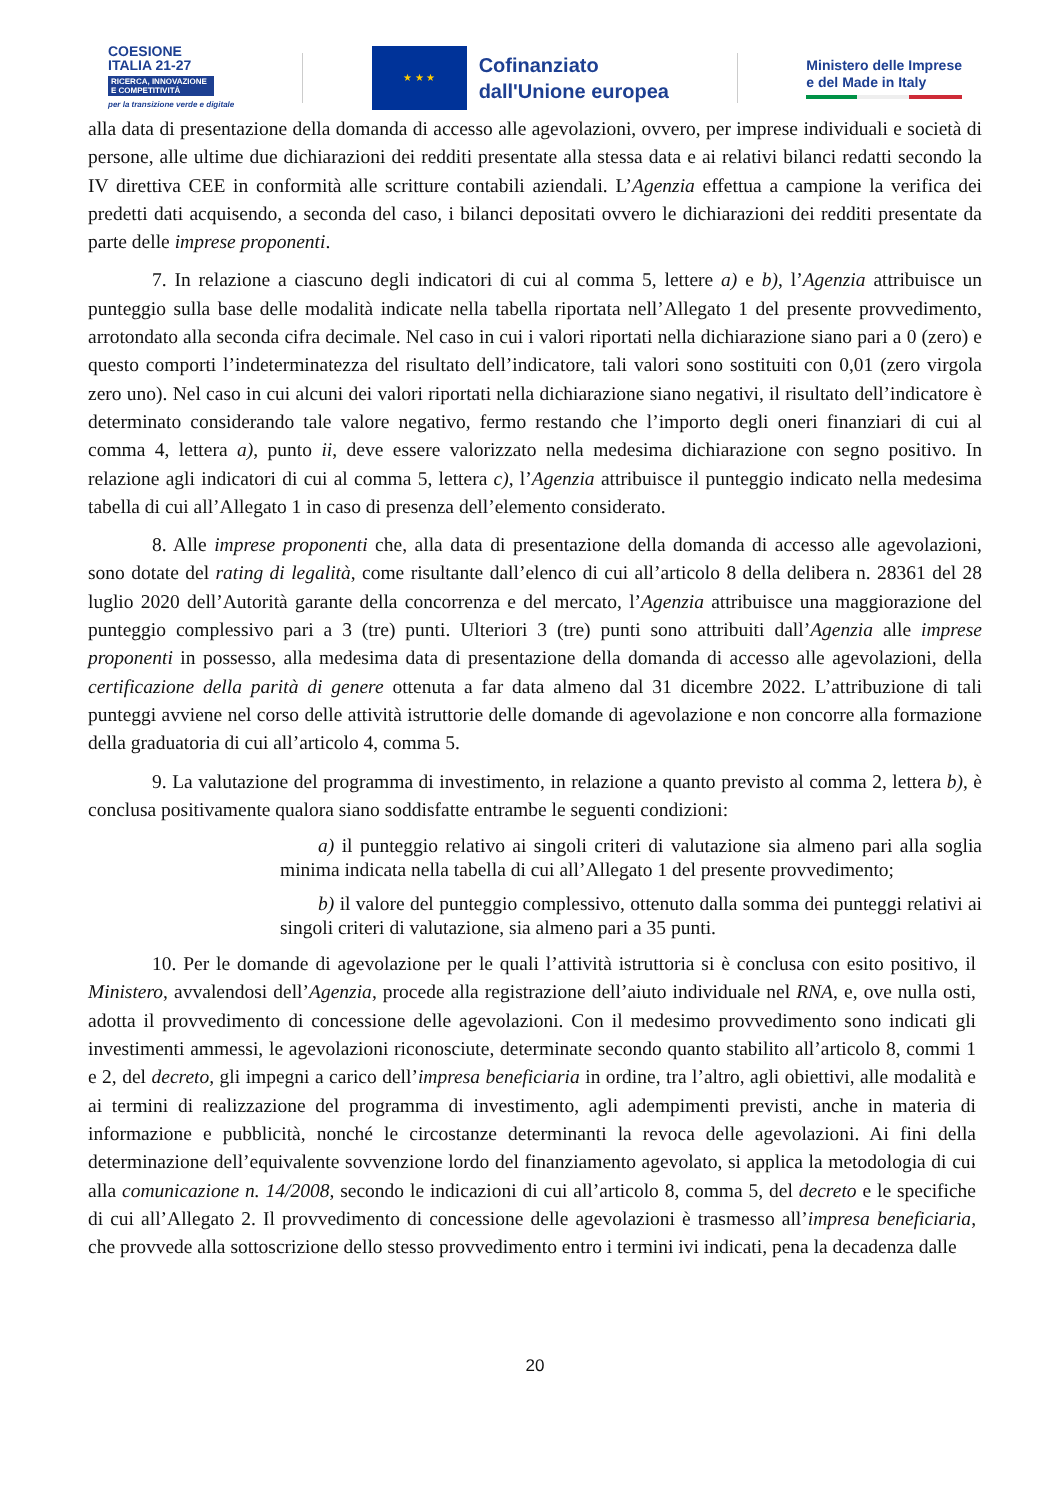COESIONE
ITALIA 21-27
RICERCA, INNOVAZIONE E COMPETITIVITÀ
per la transizione verde e digitale
★ ★ ★
Cofinanziato
dall'Unione europea
Ministero delle Imprese
e del Made in Italy
alla data di presentazione della domanda di accesso alle agevolazioni, ovvero, per imprese individuali e società di persone, alle ultime due dichiarazioni dei redditi presentate alla stessa data e ai relativi bilanci redatti secondo la IV direttiva CEE in conformità alle scritture contabili aziendali. L’Agenzia effettua a campione la verifica dei predetti dati acquisendo, a seconda del caso, i bilanci depositati ovvero le dichiarazioni dei redditi presentate da parte delle imprese proponenti.
7. In relazione a ciascuno degli indicatori di cui al comma 5, lettere a) e b), l’Agenzia attribuisce un punteggio sulla base delle modalità indicate nella tabella riportata nell’Allegato 1 del presente provvedimento, arrotondato alla seconda cifra decimale. Nel caso in cui i valori riportati nella dichiarazione siano pari a 0 (zero) e questo comporti l’indeterminatezza del risultato dell’indicatore, tali valori sono sostituiti con 0,01 (zero virgola zero uno). Nel caso in cui alcuni dei valori riportati nella dichiarazione siano negativi, il risultato dell’indicatore è determinato considerando tale valore negativo, fermo restando che l’importo degli oneri finanziari di cui al comma 4, lettera a), punto ii, deve essere valorizzato nella medesima dichiarazione con segno positivo. In relazione agli indicatori di cui al comma 5, lettera c), l’Agenzia attribuisce il punteggio indicato nella medesima tabella di cui all’Allegato 1 in caso di presenza dell’elemento considerato.
8. Alle imprese proponenti che, alla data di presentazione della domanda di accesso alle agevolazioni, sono dotate del rating di legalità, come risultante dall’elenco di cui all’articolo 8 della delibera n. 28361 del 28 luglio 2020 dell’Autorità garante della concorrenza e del mercato, l’Agenzia attribuisce una maggiorazione del punteggio complessivo pari a 3 (tre) punti. Ulteriori 3 (tre) punti sono attribuiti dall’Agenzia alle imprese proponenti in possesso, alla medesima data di presentazione della domanda di accesso alle agevolazioni, della certificazione della parità di genere ottenuta a far data almeno dal 31 dicembre 2022. L’attribuzione di tali punteggi avviene nel corso delle attività istruttorie delle domande di agevolazione e non concorre alla formazione della graduatoria di cui all’articolo 4, comma 5.
9. La valutazione del programma di investimento, in relazione a quanto previsto al comma 2, lettera b), è conclusa positivamente qualora siano soddisfatte entrambe le seguenti condizioni:
a) il punteggio relativo ai singoli criteri di valutazione sia almeno pari alla soglia minima indicata nella tabella di cui all’Allegato 1 del presente provvedimento;
b) il valore del punteggio complessivo, ottenuto dalla somma dei punteggi relativi ai singoli criteri di valutazione, sia almeno pari a 35 punti.
10. Per le domande di agevolazione per le quali l’attività istruttoria si è conclusa con esito positivo, il Ministero, avvalendosi dell’Agenzia, procede alla registrazione dell’aiuto individuale nel RNA, e, ove nulla osti, adotta il provvedimento di concessione delle agevolazioni. Con il medesimo provvedimento sono indicati gli investimenti ammessi, le agevolazioni riconosciute, determinate secondo quanto stabilito all’articolo 8, commi 1 e 2, del decreto, gli impegni a carico dell’impresa beneficiaria in ordine, tra l’altro, agli obiettivi, alle modalità e ai termini di realizzazione del programma di investimento, agli adempimenti previsti, anche in materia di informazione e pubblicità, nonché le circostanze determinanti la revoca delle agevolazioni. Ai fini della determinazione dell’equivalente sovvenzione lordo del finanziamento agevolato, si applica la metodologia di cui alla comunicazione n. 14/2008, secondo le indicazioni di cui all’articolo 8, comma 5, del decreto e le specifiche di cui all’Allegato 2. Il provvedimento di concessione delle agevolazioni è trasmesso all’impresa beneficiaria, che provvede alla sottoscrizione dello stesso provvedimento entro i termini ivi indicati, pena la decadenza dalle
20